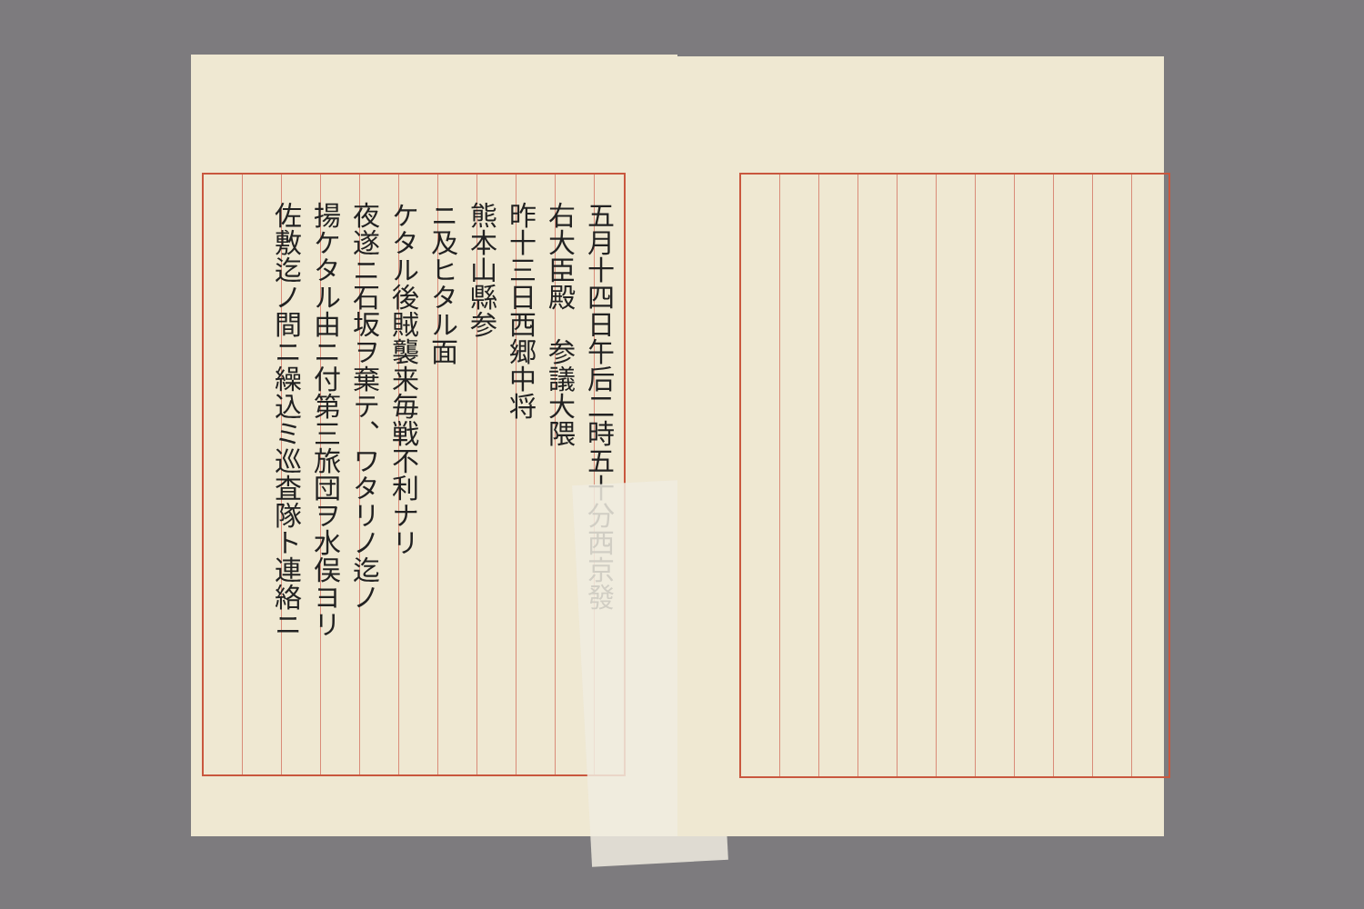五月十四日午后二時五十分西京發
右大臣殿　参議大隈
昨十三日西郷中将
熊本山縣参
ニ及ヒタル面
ケタル後賊襲来毎戦不利ナリ
夜遂ニ石坂ヲ棄テ、ワタリノ迄ノ
揚ケタル由ニ付第三旅団ヲ水俣ヨリ
佐敷迄ノ間ニ繰込ミ巡査隊ト連絡ニ